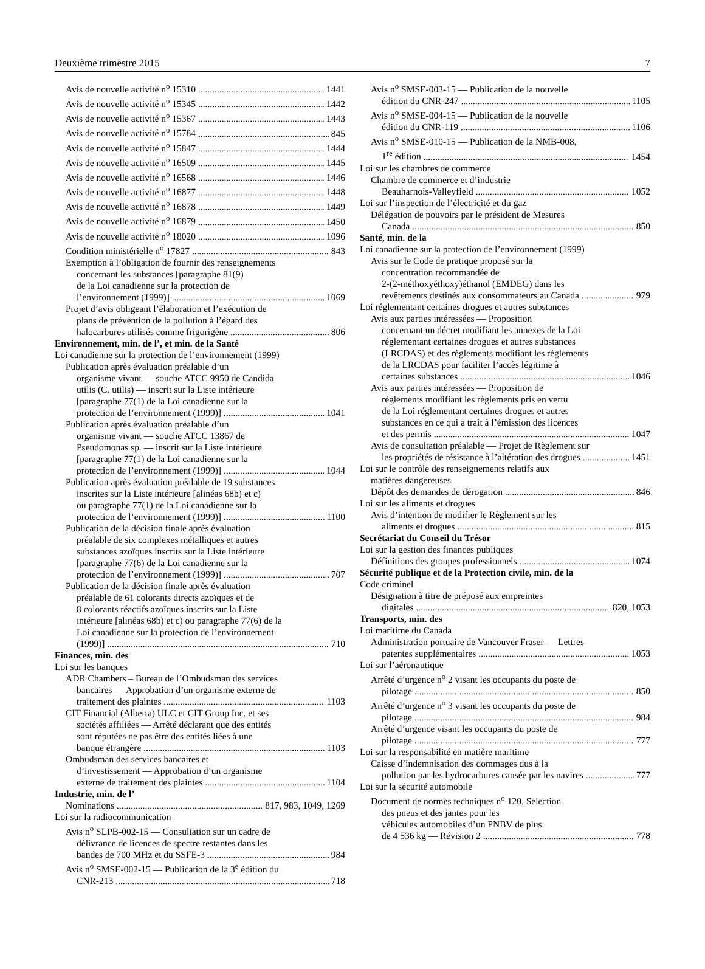Deuxième trimestre 2015 7
Avis de nouvelle activité n<sup>o</sup> 15310 1441
Avis de nouvelle activité n<sup>o</sup> 15345 1442
Avis de nouvelle activité n<sup>o</sup> 15367 1443
Avis de nouvelle activité n<sup>o</sup> 15784 845
Avis de nouvelle activité n<sup>o</sup> 15847 1444
Avis de nouvelle activité n<sup>o</sup> 16509 1445
Avis de nouvelle activité n<sup>o</sup> 16568 1446
Avis de nouvelle activité n<sup>o</sup> 16877 1448
Avis de nouvelle activité n<sup>o</sup> 16878 1449
Avis de nouvelle activité n<sup>o</sup> 16879 1450
Avis de nouvelle activité n<sup>o</sup> 18020 1096
Condition ministérielle n<sup>o</sup> 17827 843
Exemption à l’obligation de fournir des renseignements
concernant les substances [paragraphe 81(9)
de la Loi canadienne sur la protection de
l’environnement (1999)] 1069
Projet d’avis obligeant l’élaboration et l’exécution de
plans de prévention de la pollution à l’égard des
halocarbures utilisés comme frigorigène 806
Environnement, min. de l’, et min. de la Santé
Loi canadienne sur la protection de l’environnement (1999)
Publication après évaluation préalable d’un
organisme vivant — souche ATCC 9950 de Candida
utilis (C. utilis) — inscrit sur la Liste intérieure
[paragraphe 77(1) de la Loi canadienne sur la
protection de l’environnement (1999)] 1041
Publication après évaluation préalable d’un
organisme vivant — souche ATCC 13867 de
Pseudomonas sp. — inscrit sur la Liste intérieure
[paragraphe 77(1) de la Loi canadienne sur la
protection de l’environnement (1999)] 1044
Publication après évaluation préalable de 19 substances
inscrites sur la Liste intérieure [alinéas 68b) et c)
ou paragraphe 77(1) de la Loi canadienne sur la
protection de l’environnement (1999)] 1100
Publication de la décision finale après évaluation
préalable de six complexes métalliques et autres
substances azoïques inscrits sur la Liste intérieure
[paragraphe 77(6) de la Loi canadienne sur la
protection de l’environnement (1999)] 707
Publication de la décision finale après évaluation
préalable de 61 colorants directs azoïques et de
8 colorants réactifs azoïques inscrits sur la Liste
intérieure [alinéas 68b) et c) ou paragraphe 77(6) de la
Loi canadienne sur la protection de l’environnement
(1999)] 710
Finances, min. des
Loi sur les banques
ADR Chambers – Bureau de l’Ombudsman des services
bancaires — Approbation d’un organisme externe de
traitement des plaintes 1103
CIT Financial (Alberta) ULC et CIT Group Inc. et ses
sociétés affiliées — Arrêté déclarant que des entités
sont réputées ne pas être des entités liées à une
banque étrangère 1103
Ombudsman des services bancaires et
d’investissement — Approbation d’un organisme
externe de traitement des plaintes 1104
Industrie, min. de l’
Nominations 817, 983, 1049, 1269
Loi sur la radiocommunication
Avis n<sup>o</sup> SLPB-002-15 — Consultation sur un cadre de
délivrance de licences de spectre restantes dans les
bandes de 700 MHz et du SSFE-3 984
Avis n<sup>o</sup> SMSE-002-15 — Publication de la 3<sup>e</sup> édition du
CNR-213 718
Avis n<sup>o</sup> SMSE-003-15 — Publication de la nouvelle
édition du CNR-247 1105
Avis n<sup>o</sup> SMSE-004-15 — Publication de la nouvelle
édition du CNR-119 1106
Avis n<sup>o</sup> SMSE-010-15 — Publication de la NMB-008,
1<sup>re</sup> édition 1454
Loi sur les chambres de commerce
Chambre de commerce et d’industrie
Beauharnois-Valleyfield 1052
Loi sur l’inspection de l’électricité et du gaz
Délégation de pouvoirs par le président de Mesures
Canada 850
Santé, min. de la
Loi canadienne sur la protection de l’environnement (1999)
Avis sur le Code de pratique proposé sur la
concentration recommandée de
2-(2-méthoxyéthoxy)éthanol (EMDEG) dans les
revêtements destinés aux consommateurs au Canada 979
Loi réglementant certaines drogues et autres substances
Avis aux parties intéressées — Proposition
concernant un décret modifiant les annexes de la Loi
réglementant certaines drogues et autres substances
(LRCDAS) et des règlements modifiant les règlements
de la LRCDAS pour faciliter l’accès légitime à
certaines substances 1046
Avis aux parties intéressées — Proposition de
règlements modifiant les règlements pris en vertu
de la Loi réglementant certaines drogues et autres
substances en ce qui a trait à l’émission des licences
et des permis 1047
Avis de consultation préalable — Projet de Règlement sur
les propriétés de résistance à l’altération des drogues 1451
Loi sur le contrôle des renseignements relatifs aux
matières dangereuses
Dépôt des demandes de dérogation 846
Loi sur les aliments et drogues
Avis d’intention de modifier le Règlement sur les
aliments et drogues 815
Secrétariat du Conseil du Trésor
Loi sur la gestion des finances publiques
Définitions des groupes professionnels 1074
Sécurité publique et de la Protection civile, min. de la
Code criminel
Désignation à titre de préposé aux empreintes
digitales 820, 1053
Transports, min. des
Loi maritime du Canada
Administration portuaire de Vancouver Fraser — Lettres
patentes supplémentaires 1053
Loi sur l’aéronautique
Arrêté d’urgence n<sup>o</sup> 2 visant les occupants du poste de
pilotage 850
Arrêté d’urgence n<sup>o</sup> 3 visant les occupants du poste de
pilotage 984
Arrêté d’urgence visant les occupants du poste de
pilotage 777
Loi sur la responsabilité en matière maritime
Caisse d’indemnisation des dommages dus à la
pollution par les hydrocarbures causée par les navires 777
Loi sur la sécurité automobile
Document de normes techniques n<sup>o</sup> 120, Sélection
des pneus et des jantes pour les
véhicules automobiles d’un PNBV de plus
de 4 536 kg — Révision 2 778